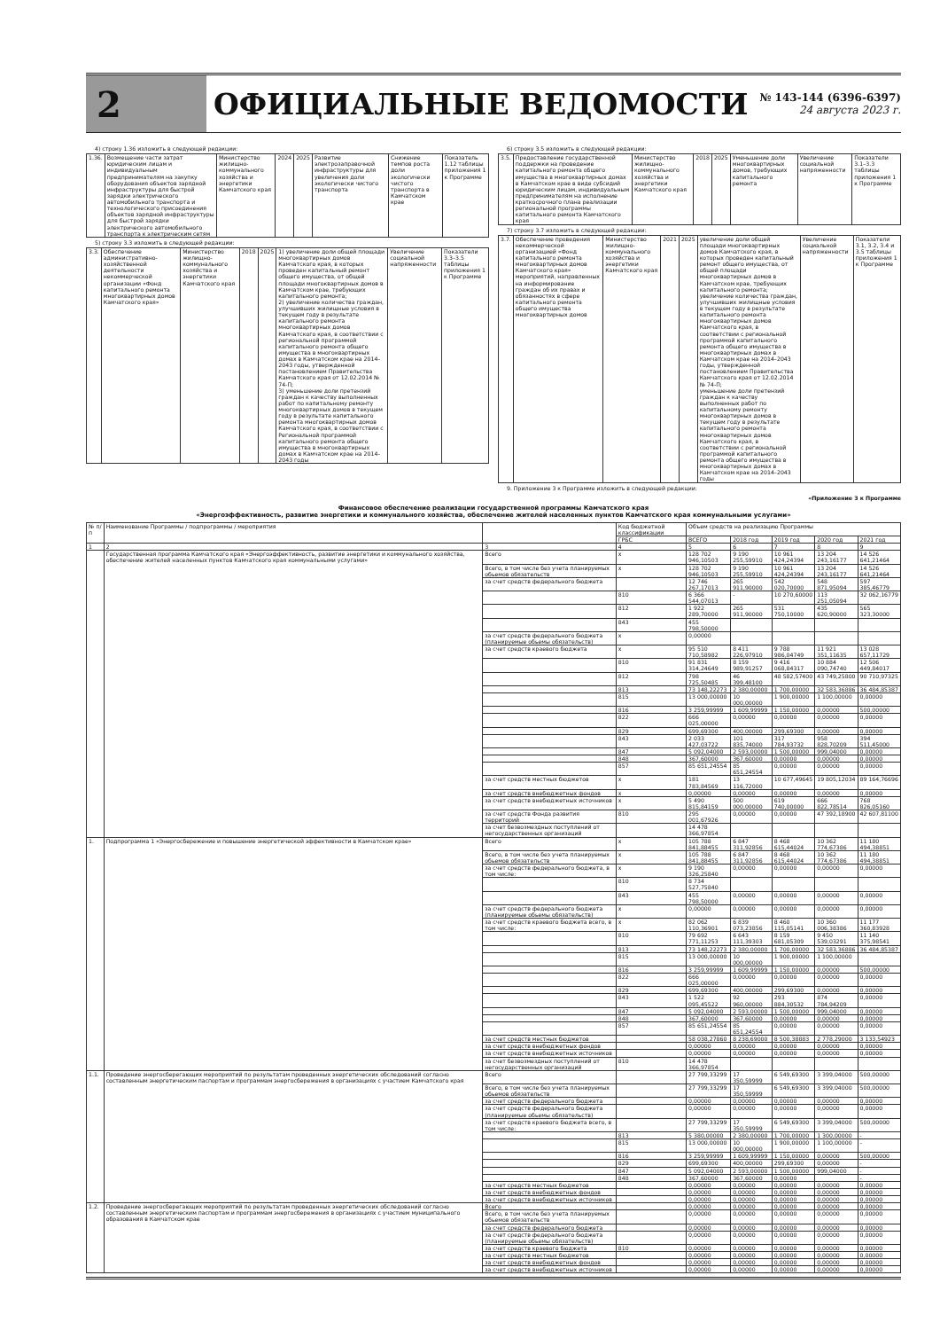2
ОФИЦИАЛЬНЫЕ ВЕДОМОСТИ
№ 143-144 (6396-6397)
24 августа 2023 г.
4) строку 1.36 изложить в следующей редакции:
| 1.36. | Возмещение части затрат юридическим лицам и индивидуальным предпринимателям на закупку оборудования объектов зарядной инфраструктуры для быстрой зарядки электрического автомобильного транспорта и технологического присоединения объектов зарядной инфраструктуры для быстрой зарядки электрического автомобильного транспорта к электрическим сетям | Министерство жилищно-коммунального хозяйства и энергетики Камчатского края | 2024 | 2025 | Развитие электрозаправочной инфраструктуры для увеличения доли экологически чистого транспорта | Снижение темпов роста доли экологически чистого транспорта в Камчатском крае | Показатель 1.12 таблицы приложения 1 к Программе |
5) строку 3.3 изложить в следующей редакции:
| 3.3. | Обеспечение административно-хозяйственной деятельности некоммерческой организации «Фонд капитального ремонта многоквартирных домов Камчатского края» | Министерство жилищно-коммунального хозяйства и энергетики Камчатского края | 2018 | 2025 | 1) увеличение доли общей площади многоквартирных домов Камчатского края, в которых проведен капитальный ремонт общего имущества, от общей площади многоквартирных домов в Камчатском крае, требующих капитального ремонта; 2) увеличение количества граждан, улучшивших жилищные условия в текущем году в результате капитального ремонта многоквартирных домов Камчатского края, в соответствии с региональной программой капитального ремонта общего имущества в многоквартирных домах в Камчатском крае на 2014–2043 годы, утвержденной постановлением Правительства Камчатского края от 12.02.2014 № 74-П; 3) уменьшение доли претензий граждан к качеству выполненных работ по капитальному ремонту многоквартирных домов в текущем году в результате капитального ремонта многоквартирных домов Камчатского края, в соответствии с Региональной программой капитального ремонта общего имущества в многоквартирных домах в Камчатском крае на 2014–2043 годы | Увеличение социальной напряженности | Показатели 3.3–3.5 таблицы приложения 1 к Программе |
6) строку 3.5 изложить в следующей редакции:
| 3.5. | Предоставление государственной поддержки на проведение капитального ремонта общего имущества в многоквартирных домах в Камчатском крае в виде субсидий юридическим лицам, индивидуальным предпринимателям на исполнение краткосрочного плана реализации региональной программы капитального ремонта Камчатского края | Министерство жилищно-коммунального хозяйства и энергетики Камчатского края | 2018 | 2025 | Уменьшение доли многоквартирных домов, требующих капитального ремонта | Увеличение социальной напряженности | Показатели 3.1–3.3 таблицы приложения 1 к Программе |
7) строку 3.7 изложить в следующей редакции:
| 3.7. | Обеспечение проведения некоммерческой организацией «Фонд капитального ремонта многоквартирных домов Камчатского края» мероприятий, направленных на информирование граждан об их правах и обязанностях в сфере капитального ремонта общего имущества многоквартирных домов | Министерство жилищно-коммунального хозяйства и энергетики Камчатского края | 2021 | 2025 | увеличение доли общей площади многоквартирных домов Камчатского края, в которых проведен капитальный ремонт общего имущества, от общей площади многоквартирных домов в Камчатском крае, требующих капитального ремонта; увеличение количества граждан, улучшивших жилищные условия в текущем году в результате капитального ремонта многоквартирных домов Камчатского края, в соответствии с региональной программой капитального ремонта общего имущества в многоквартирных домах в Камчатском крае на 2014–2043 годы, утвержденной постановлением Правительства Камчатского края от 12.02.2014 № 74-П; уменьшение доли претензий граждан к качеству выполненных работ по капитальному ремонту многоквартирных домов в текущем году в результате капитального ремонта многоквартирных домов Камчатского края, в соответствии с региональной программой капитального ремонта общего имущества в многоквартирных домах в Камчатском крае на 2014–2043 годы | Увеличение социальной напряженности | Показатели 3.1, 3.2, 3.4 и 3.5 таблицы приложения 1 к Программе |
9. Приложение 3 к Программе изложить в следующей редакции:
«Приложение 3 к Программе
Финансовое обеспечение реализации государственной программы Камчатского края
«Энергоэффективность, развитие энергетики и коммунального хозяйства, обеспечение жителей населенных пунктов Камчатского края коммунальными услугами»
| № п/п | Наименование Программы / подпрограммы / мероприятия | | Код бюджетной классификации | Объем средств на реализацию Программы | | | | |
| --- | --- | --- | --- | --- | --- | --- | --- | --- |
| | | | ГРБС | ВСЕГО | 2018 год | 2019 год | 2020 год | 2021 год |
| 1 | 2 | 3 | 4 | 5 | 6 | 7 | 8 | 9 |
| | Государственная программа Камчатского края «Энергоэффективность, развитие энергетики и коммунального хозяйства, обеспечение жителей населенных пунктов Камчатского края коммунальными услугами» | Всего | х | 128 702 946,10503 | 9 190 255,59910 | 10 961 424,24394 | 13 204 243,16177 | 14 526 641,21464 |
| | | Всего, в том числе без учета планируемых обьемов обязательств | х | 128 702 946,10503 | 9 190 255,59910 | 10 961 424,24394 | 13 204 243,16177 | 14 526 641,21464 |
| | | за счет средств федерального бюджета | | 12 746 267,17013 | 265 911,90000 | 542 020,70000 | 548 871,95094 | 597 385,46779 |
| | | | 810 | 6 366 544,07013 | - | 10 270,60000 | 113 251,05094 | 32 062,16779 |
| | | | 812 | 1 922 289,70000 | 265 911,90000 | 531 750,10000 | 435 620,90000 | 565 323,30000 |
| | | | 843 | 455 798,50000 | | | | |
| | | за счет средств федерального бюджета (планируемые обьемы обязательств) | х | 0,00000 | | | | |
| | | за счет средств краевого бюджета | х | 95 510 710,58982 | 8 411 226,97910 | 9 788 986,04749 | 11 921 351,11635 | 13 028 657,11729 |
| | | | 810 | 91 831 314,24649 | 8 159 989,91257 | 9 416 068,84317 | 10 884 090,74740 | 12 506 449,84017 |
| | | | 812 | 798 725,50485 | 46 399,48100 | 48 582,57400 | 43 749,25800 | 90 710,97325 |
| | | | 813 | 73 148,22273 | 2 380,00000 | 1 700,00000 | 32 583,36886 | 36 484,85387 |
| | | | 815 | 13 000,00000 | 10 000,00000 | 1 900,00000 | 1 100,00000 | 0,00000 |
| | | | 816 | 3 259,99999 | 1 609,99999 | 1 150,00000 | 0,00000 | 500,00000 |
| | | | 822 | 666 025,00000 | 0,00000 | 0,00000 | 0,00000 | 0,00000 |
| | | | 829 | 699,69300 | 400,00000 | 299,69300 | 0,00000 | 0,00000 |
| | | | 843 | 2 033 427,03722 | 101 835,74000 | 317 784,93732 | 958 828,70209 | 394 511,45000 |
| | | | 847 | 5 092,04000 | 2 593,00000 | 1 500,00000 | 999,04000 | 0,00000 |
| | | | 848 | 367,60000 | 367,60000 | 0,00000 | 0,00000 | 0,00000 |
| | | | 857 | 85 651,24554 | 85 651,24554 | 0,00000 | 0,00000 | 0,00000 |
| | | за счет средств местных бюджетов | х | 181 783,84569 | 13 116,72000 | 10 677,49645 | 19 805,12034 | 89 164,76696 |
| | | за счет средств внебюджетных фондов | х | 0,00000 | 0,00000 | 0,00000 | 0,00000 | 0,00000 |
| | | за счет средств внебюджетных источников | х | 5 490 815,84159 | 500 000,00000 | 619 740,00000 | 666 822,78514 | 768 826,05160 |
| | | за счет средств Фонда развития территорий | 810 | 295 001,67926 | 0,00000 | 0,00000 | 47 392,18900 | 42 607,81100 |
| | | за счет безвозмездных поступлений от негосударственных организаций | | 14 478 366,97854 | | | | |
| 1. | Подпрограмма 1 «Энергосбережение и повышение энергетической эффективности в Камчатском крае» | Всего | х | 105 788 841,88455 | 6 847 311,92856 | 8 468 615,44024 | 10 362 774,67386 | 11 180 494,38851 |
| | | Всего, в том числе без учета планируемых обьемов обязательств | х | 105 788 841,88455 | 6 847 311,92856 | 8 468 615,44024 | 10 362 774,67386 | 11 180 494,38851 |
| | | за счет средств федерального бюджета, в том числе: | х | 9 190 326,25840 | 0,00000 | 0,00000 | 0,00000 | 0,00000 |
| | | | 810 | 8 734 527,75840 | | | | |
| | | | 843 | 455 798,50000 | 0,00000 | 0,00000 | 0,00000 | 0,00000 |
| | | за счет средств федерального бюджета (планируемые обьемы обязательств) | х | 0,00000 | 0,00000 | 0,00000 | 0,00000 | 0,00000 |
| | | за счет средств краевого бюджета всего, в том числе: | х | 82 062 110,36901 | 6 839 073,23856 | 8 460 115,05141 | 10 360 006,38386 | 11 177 360,83928 |
| | | | 810 | 79 692 771,11253 | 6 643 111,39303 | 8 159 681,05309 | 9 450 539,03291 | 11 140 375,98541 |
| | | | 813 | 73 148,22273 | 2 380,00000 | 1 700,00000 | 32 583,36886 | 36 484,85387 |
| | | | 815 | 13 000,00000 | 10 000,00000 | 1 900,00000 | 1 100,00000 | |
| | | | 816 | 3 259,99999 | 1 609,99999 | 1 150,00000 | 0,00000 | 500,00000 |
| | | | 822 | 666 025,00000 | 0,00000 | 0,00000 | 0,00000 | 0,00000 |
| | | | 829 | 699,69300 | 400,00000 | 299,69300 | 0,00000 | 0,00000 |
| | | | 843 | 1 522 095,45522 | 92 960,00000 | 293 884,30532 | 874 784,94209 | 0,00000 |
| | | | 847 | 5 092,04000 | 2 593,00000 | 1 500,00000 | 999,04000 | 0,00000 |
| | | | 848 | 367,60000 | 367,60000 | 0,00000 | 0,00000 | 0,00000 |
| | | | 857 | 85 651,24554 | 85 651,24554 | 0,00000 | 0,00000 | 0,00000 |
| | | за счет средств местных бюджетов | | 58 038,27860 | 8 238,69000 | 8 500,38883 | 2 778,29000 | 3 133,54923 |
| | | за счет средств внебюджетных фондов | | 0,00000 | 0,00000 | 0,00000 | 0,00000 | 0,00000 |
| | | за счет средств внебюджетных источников | | 0,00000 | 0,00000 | 0,00000 | 0,00000 | 0,00000 |
| | | за счет безвозмездных поступлений от негосударственных организаций | 810 | 14 478 366,97854 | | | | |
| 1.1. | Проведение энергосберегающих мероприятий по результатам проведенных энергетических обследований согласно составленным энергетическим паспортам и программам энергосбережения в организациях с участием Камчатского края | Всего | | 27 799,33299 | 17 350,59999 | 6 549,69300 | 3 399,04000 | 500,00000 |
| | | Всего, в том числе без учета планируемых обьемов обязательств | | 27 799,33299 | 17 350,59999 | 6 549,69300 | 3 399,04000 | 500,00000 |
| | | за счет средств федерального бюджета | | 0,00000 | 0,00000 | 0,00000 | 0,00000 | 0,00000 |
| | | за счет средств федерального бюджета (планируемые обьемы обязательств) | | 0,00000 | 0,00000 | 0,00000 | 0,00000 | 0,00000 |
| | | за счет средств краевого бюджета всего, в том числе: | | 27 799,33299 | 17 350,59999 | 6 549,69300 | 3 399,04000 | 500,00000 |
| | | | 813 | 5 380,00000 | 2 380,00000 | 1 700,00000 | 1 300,00000 | - |
| | | | 815 | 13 000,00000 | 10 000,00000 | 1 900,00000 | 1 100,00000 | - |
| | | | 816 | 3 259,99999 | 1 609,99999 | 1 150,00000 | 0,00000 | 500,00000 |
| | | | 829 | 699,69300 | 400,00000 | 299,69300 | 0,00000 | - |
| | | | 847 | 5 092,04000 | 2 593,00000 | 1 500,00000 | 999,04000 | - |
| | | | 848 | 367,60000 | 367,60000 | 0,00000 | | - |
| | | за счет средств местных бюджетов | | 0,00000 | 0,00000 | 0,00000 | 0,00000 | 0,00000 |
| | | за счет средств внебюджетных фондов | | 0,00000 | 0,00000 | 0,00000 | 0,00000 | 0,00000 |
| | | за счет средств внебюджетных источников | | 0,00000 | 0,00000 | 0,00000 | 0,00000 | 0,00000 |
| 1.2. | Проведение энергосберегающих мероприятий по результатам проведенных энергетических обследований согласно составленным энергетическим паспортам и программам энергосбережения в организациях с участием муниципального образования в Камчатском крае | Всего | | 0,00000 | 0,00000 | 0,00000 | 0,00000 | 0,00000 |
| | | Всего, в том числе без учета планируемых обьемов обязательств | | 0,00000 | 0,00000 | 0,00000 | 0,00000 | 0,00000 |
| | | за счет средств федерального бюджета | | 0,00000 | 0,00000 | 0,00000 | 0,00000 | 0,00000 |
| | | за счет средств федерального бюджета (планируемые обьемы обязательств) | | 0,00000 | 0,00000 | 0,00000 | 0,00000 | 0,00000 |
| | | за счет средств краевого бюджета | 810 | 0,00000 | 0,00000 | 0,00000 | 0,00000 | 0,00000 |
| | | за счет средств местных бюджетов | | 0,00000 | 0,00000 | 0,00000 | 0,00000 | 0,00000 |
| | | за счет средств внебюджетных фондов | | 0,00000 | 0,00000 | 0,00000 | 0,00000 | 0,00000 |
| | | за счет средств внебюджетных источников | | 0,00000 | 0,00000 | 0,00000 | 0,00000 | 0,00000 |